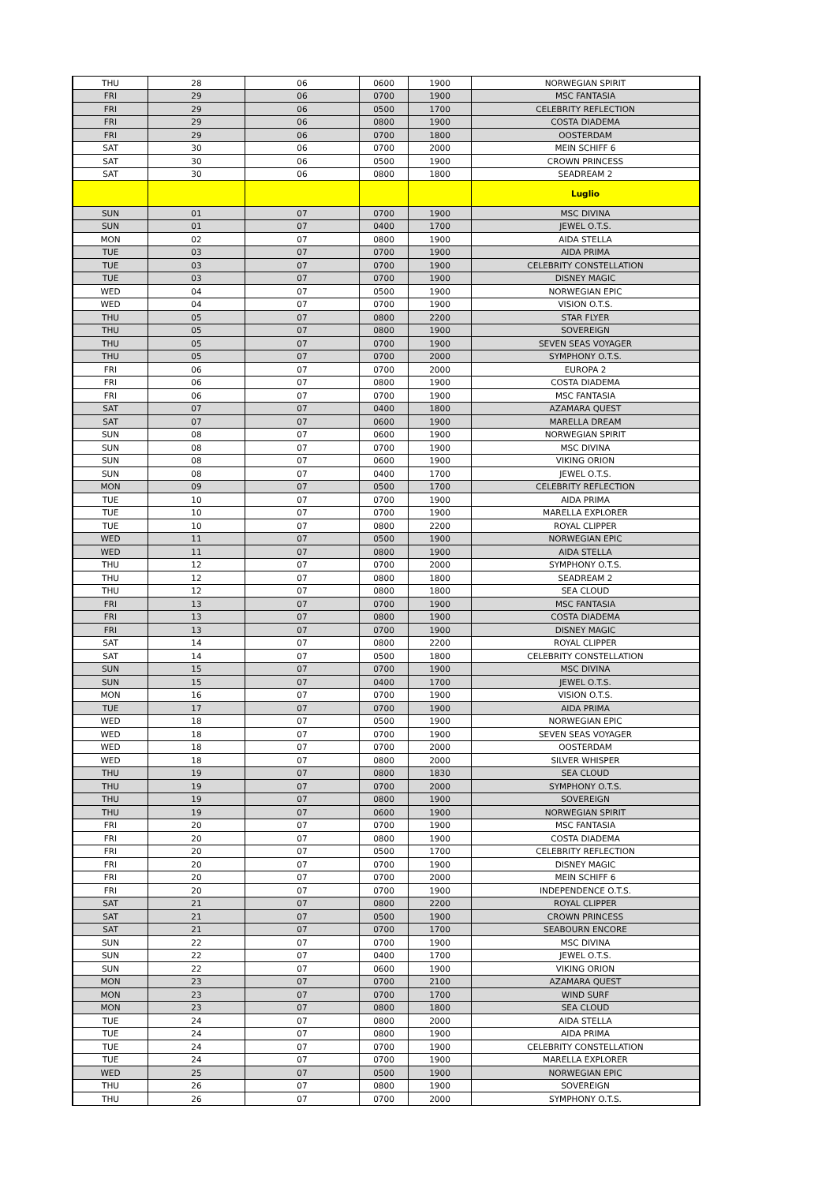| THU | 28 | 06 | 0600 | 1900 | NORWEGIAN SPIRIT |
| FRI | 29 | 06 | 0700 | 1900 | MSC FANTASIA |
| FRI | 29 | 06 | 0500 | 1700 | CELEBRITY REFLECTION |
| FRI | 29 | 06 | 0800 | 1900 | COSTA DIADEMA |
| FRI | 29 | 06 | 0700 | 1800 | OOSTERDAM |
| SAT | 30 | 06 | 0700 | 2000 | MEIN SCHIFF 6 |
| SAT | 30 | 06 | 0500 | 1900 | CROWN PRINCESS |
| SAT | 30 | 06 | 0800 | 1800 | SEADREAM 2 |
| | | | | | Luglio |
| SUN | 01 | 07 | 0700 | 1900 | MSC DIVINA |
| SUN | 01 | 07 | 0400 | 1700 | JEWEL O.T.S. |
| MON | 02 | 07 | 0800 | 1900 | AIDA STELLA |
| TUE | 03 | 07 | 0700 | 1900 | AIDA PRIMA |
| TUE | 03 | 07 | 0700 | 1900 | CELEBRITY CONSTELLATION |
| TUE | 03 | 07 | 0700 | 1900 | DISNEY MAGIC |
| WED | 04 | 07 | 0500 | 1900 | NORWEGIAN EPIC |
| WED | 04 | 07 | 0700 | 1900 | VISION O.T.S. |
| THU | 05 | 07 | 0800 | 2200 | STAR FLYER |
| THU | 05 | 07 | 0800 | 1900 | SOVEREIGN |
| THU | 05 | 07 | 0700 | 1900 | SEVEN SEAS VOYAGER |
| THU | 05 | 07 | 0700 | 2000 | SYMPHONY O.T.S. |
| FRI | 06 | 07 | 0700 | 2000 | EUROPA 2 |
| FRI | 06 | 07 | 0800 | 1900 | COSTA DIADEMA |
| FRI | 06 | 07 | 0700 | 1900 | MSC FANTASIA |
| SAT | 07 | 07 | 0400 | 1800 | AZAMARA QUEST |
| SAT | 07 | 07 | 0600 | 1900 | MARELLA DREAM |
| SUN | 08 | 07 | 0600 | 1900 | NORWEGIAN SPIRIT |
| SUN | 08 | 07 | 0700 | 1900 | MSC DIVINA |
| SUN | 08 | 07 | 0600 | 1900 | VIKING ORION |
| SUN | 08 | 07 | 0400 | 1700 | JEWEL O.T.S. |
| MON | 09 | 07 | 0500 | 1700 | CELEBRITY REFLECTION |
| TUE | 10 | 07 | 0700 | 1900 | AIDA PRIMA |
| TUE | 10 | 07 | 0700 | 1900 | MARELLA EXPLORER |
| TUE | 10 | 07 | 0800 | 2200 | ROYAL CLIPPER |
| WED | 11 | 07 | 0500 | 1900 | NORWEGIAN EPIC |
| WED | 11 | 07 | 0800 | 1900 | AIDA STELLA |
| THU | 12 | 07 | 0700 | 2000 | SYMPHONY O.T.S. |
| THU | 12 | 07 | 0800 | 1800 | SEADREAM 2 |
| THU | 12 | 07 | 0800 | 1800 | SEA CLOUD |
| FRI | 13 | 07 | 0700 | 1900 | MSC FANTASIA |
| FRI | 13 | 07 | 0800 | 1900 | COSTA DIADEMA |
| FRI | 13 | 07 | 0700 | 1900 | DISNEY MAGIC |
| SAT | 14 | 07 | 0800 | 2200 | ROYAL CLIPPER |
| SAT | 14 | 07 | 0500 | 1800 | CELEBRITY CONSTELLATION |
| SUN | 15 | 07 | 0700 | 1900 | MSC DIVINA |
| SUN | 15 | 07 | 0400 | 1700 | JEWEL O.T.S. |
| MON | 16 | 07 | 0700 | 1900 | VISION O.T.S. |
| TUE | 17 | 07 | 0700 | 1900 | AIDA PRIMA |
| WED | 18 | 07 | 0500 | 1900 | NORWEGIAN EPIC |
| WED | 18 | 07 | 0700 | 1900 | SEVEN SEAS VOYAGER |
| WED | 18 | 07 | 0700 | 2000 | OOSTERDAM |
| WED | 18 | 07 | 0800 | 2000 | SILVER WHISPER |
| THU | 19 | 07 | 0800 | 1830 | SEA CLOUD |
| THU | 19 | 07 | 0700 | 2000 | SYMPHONY O.T.S. |
| THU | 19 | 07 | 0800 | 1900 | SOVEREIGN |
| THU | 19 | 07 | 0600 | 1900 | NORWEGIAN SPIRIT |
| FRI | 20 | 07 | 0700 | 1900 | MSC FANTASIA |
| FRI | 20 | 07 | 0800 | 1900 | COSTA DIADEMA |
| FRI | 20 | 07 | 0500 | 1700 | CELEBRITY REFLECTION |
| FRI | 20 | 07 | 0700 | 1900 | DISNEY MAGIC |
| FRI | 20 | 07 | 0700 | 2000 | MEIN SCHIFF 6 |
| FRI | 20 | 07 | 0700 | 1900 | INDEPENDENCE O.T.S. |
| SAT | 21 | 07 | 0800 | 2200 | ROYAL CLIPPER |
| SAT | 21 | 07 | 0500 | 1900 | CROWN PRINCESS |
| SAT | 21 | 07 | 0700 | 1700 | SEABOURN ENCORE |
| SUN | 22 | 07 | 0700 | 1900 | MSC DIVINA |
| SUN | 22 | 07 | 0400 | 1700 | JEWEL O.T.S. |
| SUN | 22 | 07 | 0600 | 1900 | VIKING ORION |
| MON | 23 | 07 | 0700 | 2100 | AZAMARA QUEST |
| MON | 23 | 07 | 0700 | 1700 | WIND SURF |
| MON | 23 | 07 | 0800 | 1800 | SEA CLOUD |
| TUE | 24 | 07 | 0800 | 2000 | AIDA STELLA |
| TUE | 24 | 07 | 0800 | 1900 | AIDA PRIMA |
| TUE | 24 | 07 | 0700 | 1900 | CELEBRITY CONSTELLATION |
| TUE | 24 | 07 | 0700 | 1900 | MARELLA EXPLORER |
| WED | 25 | 07 | 0500 | 1900 | NORWEGIAN EPIC |
| THU | 26 | 07 | 0800 | 1900 | SOVEREIGN |
| THU | 26 | 07 | 0700 | 2000 | SYMPHONY O.T.S. |